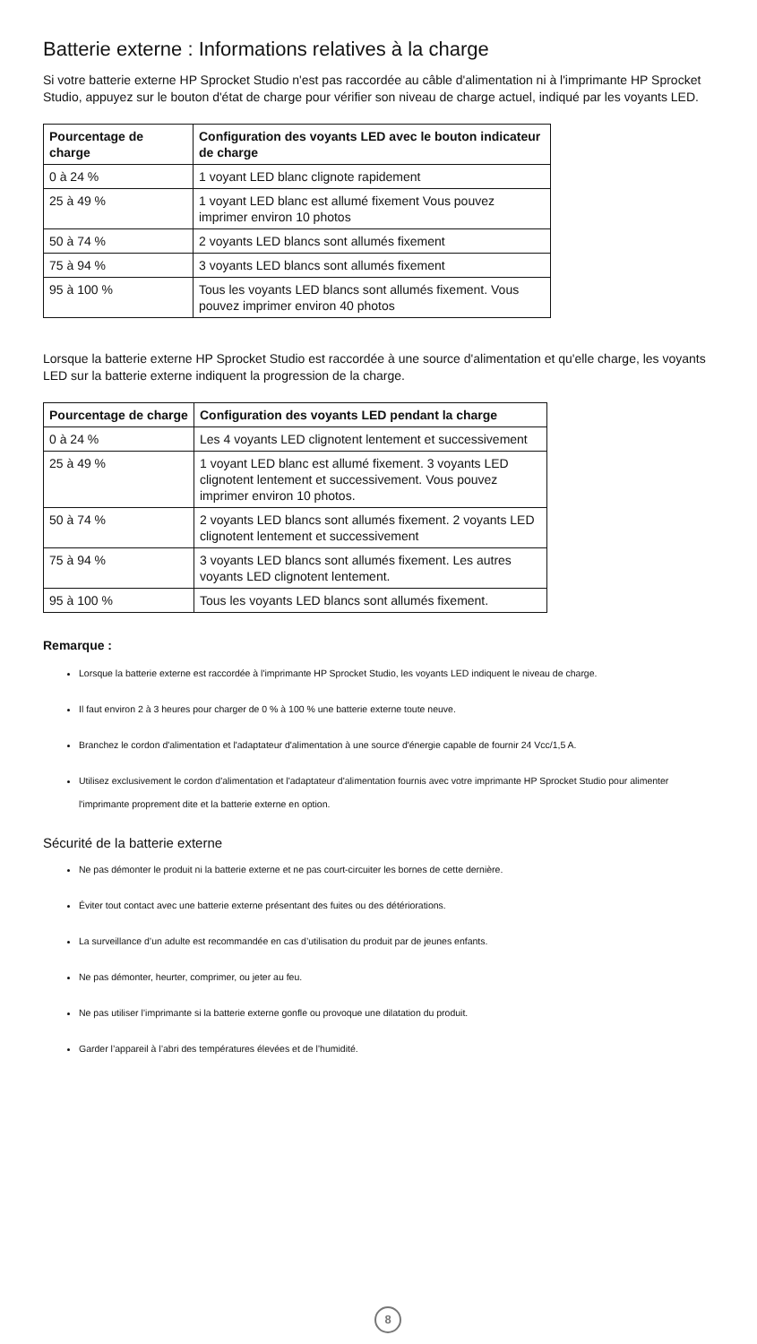Batterie externe : Informations relatives à la charge
Si votre batterie externe HP Sprocket Studio n'est pas raccordée au câble d'alimentation ni à l'imprimante HP Sprocket Studio, appuyez sur le bouton d'état de charge pour vérifier son niveau de charge actuel, indiqué par les voyants LED.
| Pourcentage de charge | Configuration des voyants LED avec le bouton indicateur de charge |
| --- | --- |
| 0 à 24 % | 1 voyant LED blanc clignote rapidement |
| 25 à 49 % | 1 voyant LED blanc est allumé fixement Vous pouvez imprimer environ 10 photos |
| 50 à 74 % | 2 voyants LED blancs sont allumés fixement |
| 75 à 94 % | 3 voyants LED blancs sont allumés fixement |
| 95 à 100 % | Tous les voyants LED blancs sont allumés fixement. Vous pouvez imprimer environ 40 photos |
Lorsque la batterie externe HP Sprocket Studio est raccordée à une source d'alimentation et qu'elle charge, les voyants LED sur la batterie externe indiquent la progression de la charge.
| Pourcentage de charge | Configuration des voyants LED pendant la charge |
| --- | --- |
| 0 à 24 % | Les 4 voyants LED clignotent lentement et successivement |
| 25 à 49 % | 1 voyant LED blanc est allumé fixement. 3 voyants LED clignotent lentement et successivement. Vous pouvez imprimer environ 10 photos. |
| 50 à 74 % | 2 voyants LED blancs sont allumés fixement. 2 voyants LED clignotent lentement et successivement |
| 75 à 94 % | 3 voyants LED blancs sont allumés fixement. Les autres voyants LED clignotent lentement. |
| 95 à 100 % | Tous les voyants LED blancs sont allumés fixement. |
Remarque :
Lorsque la batterie externe est raccordée à l'imprimante HP Sprocket Studio, les voyants LED indiquent le niveau de charge.
Il faut environ 2 à 3 heures pour charger de 0 % à 100 % une batterie externe toute neuve.
Branchez le cordon d'alimentation et l'adaptateur d'alimentation à une source d'énergie capable de fournir 24 Vcc/1,5 A.
Utilisez exclusivement le cordon d'alimentation et l'adaptateur d'alimentation fournis avec votre imprimante HP Sprocket Studio pour alimenter l'imprimante proprement dite et la batterie externe en option.
Sécurité de la batterie externe
Ne pas démonter le produit ni la batterie externe et ne pas court-circuiter les bornes de cette dernière.
Éviter tout contact avec une batterie externe présentant des fuites ou des détériorations.
La surveillance d’un adulte est recommandée en cas d’utilisation du produit par de jeunes enfants.
Ne pas démonter, heurter, comprimer, ou jeter au feu.
Ne pas utiliser l’imprimante si la batterie externe gonfle ou provoque une dilatation du produit.
Garder l’appareil à l’abri des températures élevées et de l’humidité.
8